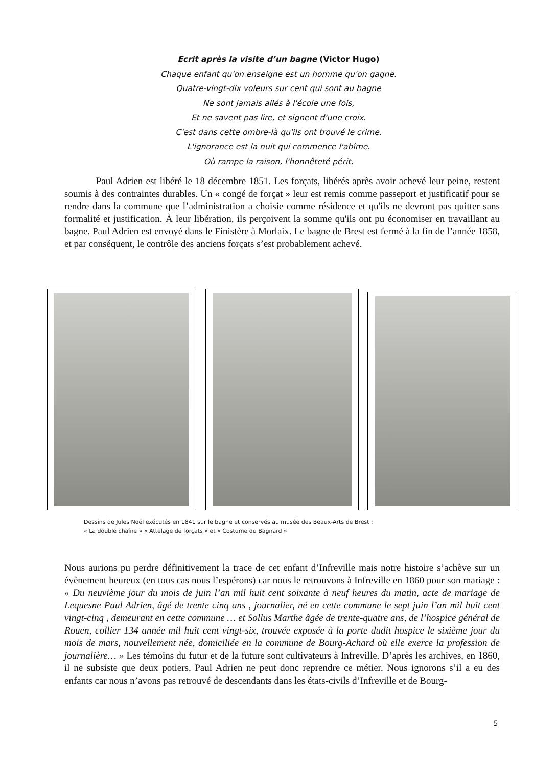Ecrit après la visite d’un bagne (Victor Hugo)
Chaque enfant qu'on enseigne est un homme qu'on gagne.
Quatre-vingt-dix voleurs sur cent qui sont au bagne
Ne sont jamais allés à l'école une fois,
Et ne savent pas lire, et signent d'une croix.
C'est dans cette ombre-là qu'ils ont trouvé le crime.
L'ignorance est la nuit qui commence l'abîme.
Où rampe la raison, l'honnêteté périt.
Paul Adrien est libéré le 18 décembre 1851. Les forçats, libérés après avoir achevé leur peine, restent soumis à des contraintes durables. Un « congé de forçat » leur est remis comme passeport et justificatif pour se rendre dans la commune que l’administration a choisie comme résidence et qu'ils ne devront pas quitter sans formalité et justification. À leur libération, ils perçoivent la somme qu'ils ont pu économiser en travaillant au bagne. Paul Adrien est envoyé dans le Finistère à Morlaix. Le bagne de Brest est fermé à la fin de l’année 1858, et par conséquent, le contrôle des anciens forçats s’est probablement achevé.
Dessins de Jules Noël exécutés en 1841 sur le bagne et conservés au musée des Beaux-Arts de Brest :
« La double chaîne » « Attelage de forçats » et « Costume du Bagnard »
Nous aurions pu perdre définitivement la trace de cet enfant d’Infreville mais notre histoire s’achève sur un évènement heureux (en tous cas nous l’espérons) car nous le retrouvons à Infreville en 1860 pour son mariage : « Du neuvième jour du mois de juin l’an mil huit cent soixante à neuf heures du matin, acte de mariage de Lequesne Paul Adrien, âgé de trente cinq ans , journalier, né en cette commune le sept juin l’an mil huit cent vingt-cinq , demeurant en cette commune … et Sollus Marthe âgée de trente-quatre ans, de l’hospice général de Rouen, collier 134 année mil huit cent vingt-six, trouvée exposée à la porte dudit hospice le sixième jour du mois de mars, nouvellement née, domiciliée en la commune de Bourg-Achard où elle exerce la profession de journalière… » Les témoins du futur et de la future sont cultivateurs à Infreville. D’après les archives, en 1860, il ne subsiste que deux potiers, Paul Adrien ne peut donc reprendre ce métier. Nous ignorons s’il a eu des enfants car nous n’avons pas retrouvé de descendants dans les états-civils d’Infreville et de Bourg-
5